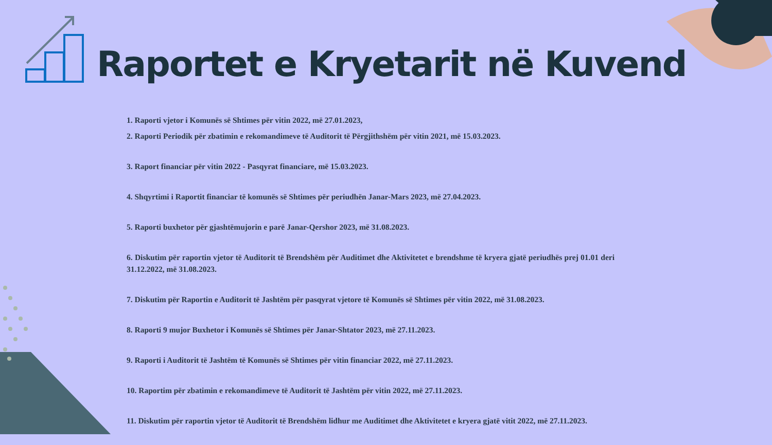Raportet e Kryetarit në Kuvend
1. Raporti vjetor i Komunës së Shtimes për vitin 2022, më 27.01.2023,
2. Raporti Periodik për zbatimin e rekomandimeve të Auditorit të Përgjithshëm për vitin 2021, më 15.03.2023.
3. Raport financiar për vitin 2022 - Pasqyrat financiare, më 15.03.2023.
4. Shqyrtimi i Raportit financiar të komunës së Shtimes për periudhën Janar-Mars 2023, më 27.04.2023.
5. Raporti buxhetor për gjashtëmujorin e parë Janar-Qershor 2023, më 31.08.2023.
6. Diskutim për raportin vjetor të Auditorit të Brendshëm për Auditimet dhe Aktivitetet e brendshme të kryera gjatë periudhës prej 01.01 deri 31.12.2022, më 31.08.2023.
7. Diskutim për Raportin e Auditorit të Jashtëm për pasqyrat vjetore të Komunës së Shtimes për vitin 2022, më 31.08.2023.
8. Raporti 9 mujor Buxhetor i Komunës së Shtimes për Janar-Shtator 2023, më 27.11.2023.
9. Raporti i Auditorit të Jashtëm të Komunës së Shtimes për vitin financiar 2022, më 27.11.2023.
10. Raportim për zbatimin e rekomandimeve të Auditorit të Jashtëm për vitin 2022, më 27.11.2023.
11. Diskutim për raportin vjetor të Auditorit të Brendshëm lidhur me Auditimet dhe Aktivitetet e kryera gjatë vitit 2022, më 27.11.2023.